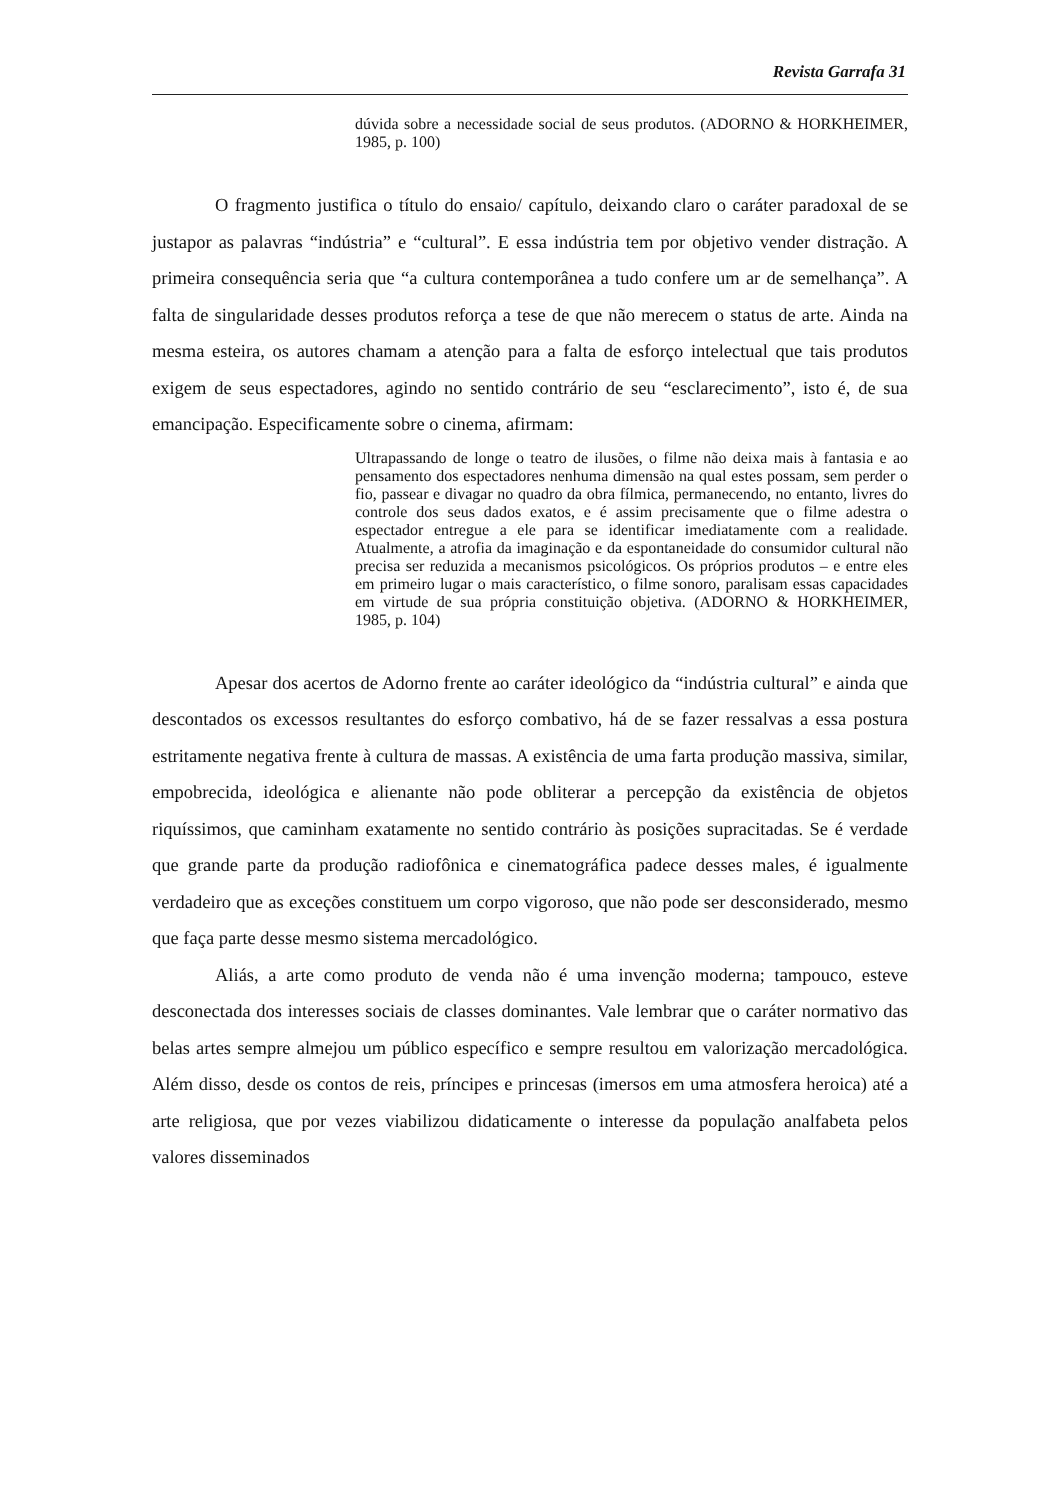Revista Garrafa 31
dúvida sobre a necessidade social de seus produtos. (ADORNO & HORKHEIMER, 1985, p. 100)
O fragmento justifica o título do ensaio/ capítulo, deixando claro o caráter paradoxal de se justapor as palavras “indústria” e “cultural”. E essa indústria tem por objetivo vender distração. A primeira consequência seria que “a cultura contemporânea a tudo confere um ar de semelhança”. A falta de singularidade desses produtos reforça a tese de que não merecem o status de arte. Ainda na mesma esteira, os autores chamam a atenção para a falta de esforço intelectual que tais produtos exigem de seus espectadores, agindo no sentido contrário de seu “esclarecimento”, isto é, de sua emancipação. Especificamente sobre o cinema, afirmam:
Ultrapassando de longe o teatro de ilusões, o filme não deixa mais à fantasia e ao pensamento dos espectadores nenhuma dimensão na qual estes possam, sem perder o fio, passear e divagar no quadro da obra fílmica, permanecendo, no entanto, livres do controle dos seus dados exatos, e é assim precisamente que o filme adestra o espectador entregue a ele para se identificar imediatamente com a realidade. Atualmente, a atrofia da imaginação e da espontaneidade do consumidor cultural não precisa ser reduzida a mecanismos psicológicos. Os próprios produtos – e entre eles em primeiro lugar o mais característico, o filme sonoro, paralisam essas capacidades em virtude de sua própria constituição objetiva. (ADORNO & HORKHEIMER, 1985, p. 104)
Apesar dos acertos de Adorno frente ao caráter ideológico da “indústria cultural” e ainda que descontados os excessos resultantes do esforço combativo, há de se fazer ressalvas a essa postura estritamente negativa frente à cultura de massas. A existência de uma farta produção massiva, similar, empobrecida, ideológica e alienante não pode obliterar a percepção da existência de objetos riquíssimos, que caminham exatamente no sentido contrário às posições supracitadas. Se é verdade que grande parte da produção radiofônica e cinematográfica padece desses males, é igualmente verdadeiro que as exceções constituem um corpo vigoroso, que não pode ser desconsiderado, mesmo que faça parte desse mesmo sistema mercadológico.
Aliás, a arte como produto de venda não é uma invenção moderna; tampouco, esteve desconectada dos interesses sociais de classes dominantes. Vale lembrar que o caráter normativo das belas artes sempre almejou um público específico e sempre resultou em valorização mercadológica. Além disso, desde os contos de reis, príncipes e princesas (imersos em uma atmosfera heroica) até a arte religiosa, que por vezes viabilizou didaticamente o interesse da população analfabeta pelos valores disseminados